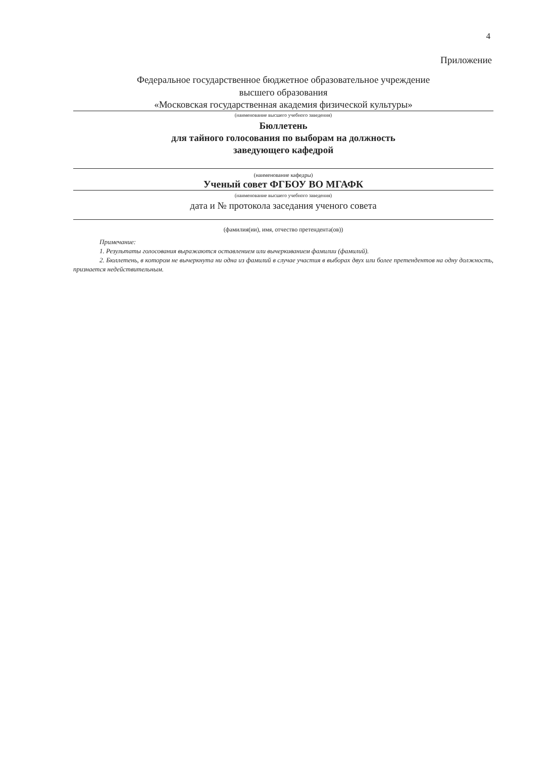4
Приложение
Федеральное государственное бюджетное образовательное учреждение
высшего образования
«Московская государственная академия физической культуры»
(наименование высшего учебного заведения)
Бюллетень
для тайного голосования по выборам на должность
заведующего кафедрой
(наименование кафедры)
Ученый совет ФГБОУ ВО МГАФК
(наименование высшего учебного заведения)
дата и № протокола заседания ученого совета
(фамилия(ии), имя, отчество претендента(ов))
Примечание:
1. Результаты голосования выражаются оставлением или вычеркиванием фамилии (фамилий).
2. Бюллетень, в котором не вычеркнута ни одна из фамилий в случае участия в выборах двух или более претендентов на одну должность, признается недействительным.